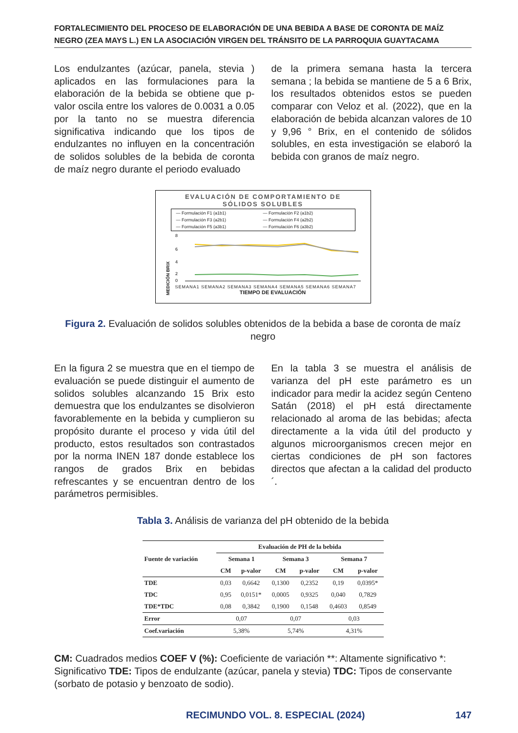FORTALECIMIENTO DEL PROCESO DE ELABORACIÓN DE UNA BEBIDA A BASE DE CORONTA DE MAÍZ NEGRO (ZEA MAYS L.) EN LA ASOCIACIÓN VIRGEN DEL TRÁNSITO DE LA PARROQUIA GUAYTACAMA
Los endulzantes (azúcar, panela, stevia ) aplicados en las formulaciones para la elaboración de la bebida se obtiene que p-valor oscila entre los valores de 0.0031 a 0.05 por la tanto no se muestra diferencia significativa indicando que los tipos de endulzantes no influyen en la concentración de solidos solubles de la bebida de coronta de maíz negro durante el periodo evaluado
de la primera semana hasta la tercera semana ; la bebida se mantiene de 5 a 6 Brix, los resultados obtenidos estos se pueden comparar con Veloz et al. (2022), que en la elaboración de bebida alcanzan valores de 10 y 9,96 ° Brix, en el contenido de sólidos solubles, en esta investigación se elaboró la bebida con granos de maíz negro.
EVALUACIÓN DE COMPORTAMIENTO DE
SÓLIDOS SOLUBLES
— Formulación F1 (a1b1) — Formulación F2 (a1b2) — Formulación F3 (a2b1) — Formulación F4 (a2b2) — Formulación F5 (a3b1) — Formulación F6 (a3b2)
MEDICIÓN BRIX
8
6
4
2
0
SEMANA1 SEMANA2 SEMANA3 SEMANA4 SEMANA5 SEMANA6 SEMANA7
TIEMPO DE EVALUACIÓN
Figura 2. Evaluación de solidos solubles obtenidos de la bebida a base de coronta de maíz negro
En la figura 2 se muestra que en el tiempo de evaluación se puede distinguir el aumento de solidos solubles alcanzando 15 Brix esto demuestra que los endulzantes se disolvieron favorablemente en la bebida y cumplieron su propósito durante el proceso y vida útil del producto, estos resultados son contrastados por la norma INEN 187 donde establece los rangos de grados Brix en bebidas refrescantes y se encuentran dentro de los parámetros permisibles.
En la tabla 3 se muestra el análisis de varianza del pH este parámetro es un indicador para medir la acidez según Centeno Satán (2018) el pH está directamente relacionado al aroma de las bebidas; afecta directamente a la vida útil del producto y algunos microorganismos crecen mejor en ciertas condiciones de pH son factores directos que afectan a la calidad del producto´.
Tabla 3. Análisis de varianza del pH obtenido de la bebida
| Fuente de variación | Evaluación de PH de la bebida | | | | | |
| --- | --- | --- | --- | --- | --- | --- |
| | Semana 1 | | Semana 3 | | Semana 7 | |
| | CM | p-valor | CM | p-valor | CM | p-valor |
| TDE | 0,03 | 0,6642 | 0,1300 | 0,2352 | 0,19 | 0,0395* |
| TDC | 0,95 | 0,0151* | 0,0005 | 0,9325 | 0,040 | 0,7829 |
| TDE*TDC | 0,08 | 0,3842 | 0,1900 | 0,1548 | 0,4603 | 0,8549 |
| Error | 0,07 | | 0,07 | | 0,03 | |
| Coef.variación | 5,38% | | 5,74% | | 4,31% | |
CM: Cuadrados medios COEF V (%): Coeficiente de variación **: Altamente significativo *: Significativo TDE: Tipos de endulzante (azúcar, panela y stevia) TDC: Tipos de conservante (sorbato de potasio y benzoato de sodio).
RECIMUNDO VOL. 8. ESPECIAL (2024) 147